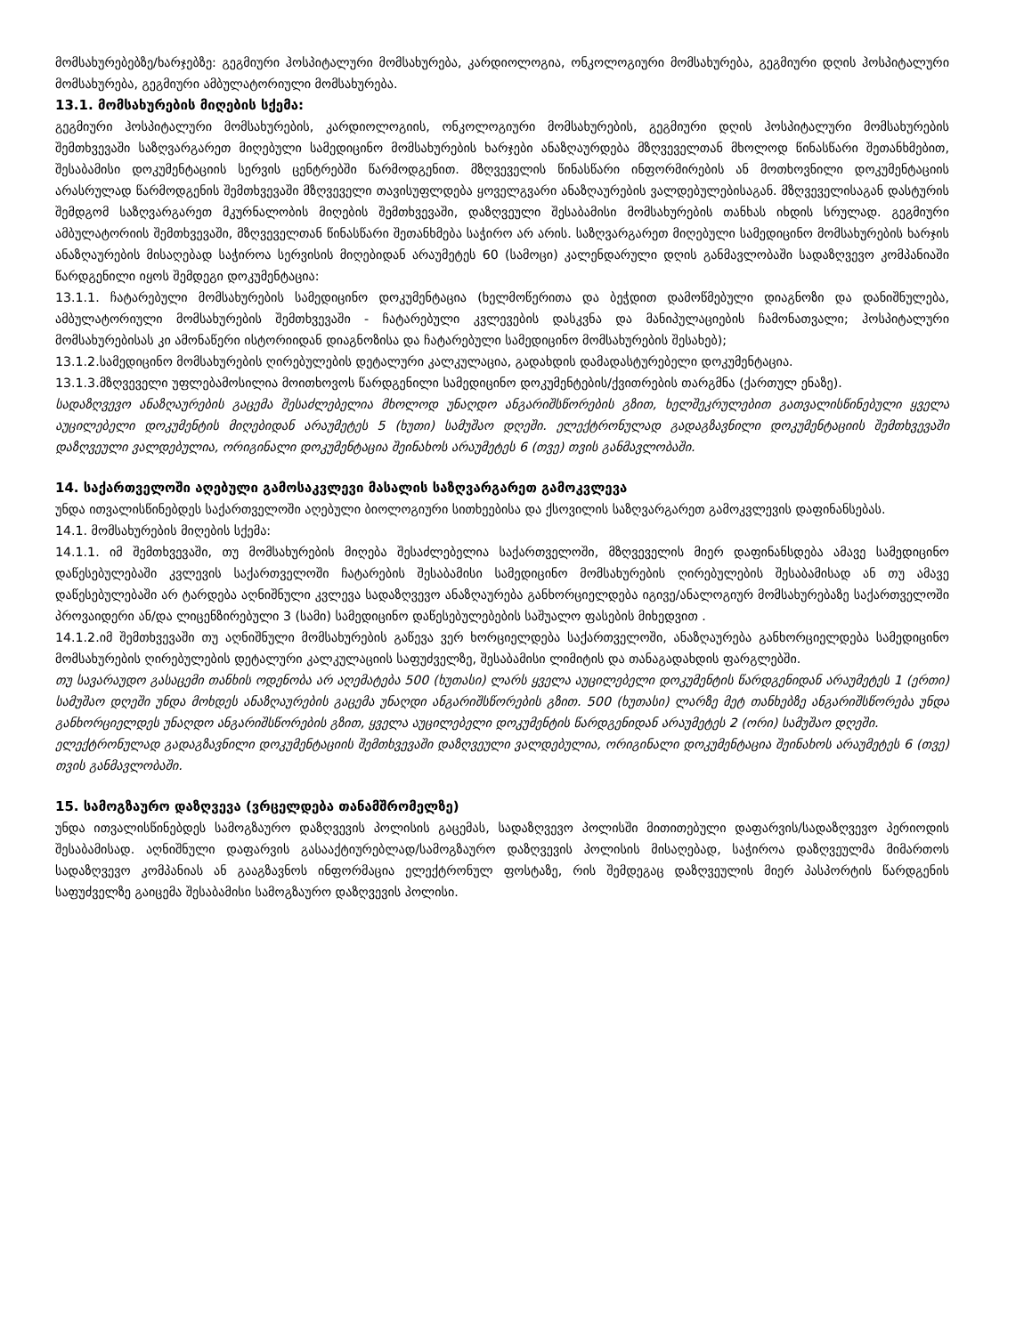მომსახურებებზე/ხარჯებზე: გეგმიური ჰოსპიტალური მომსახურება, კარდიოლოგია, ონკოლოგიური მომსახურება, გეგმიური დღის ჰოსპიტალური მომსახურება, გეგმიური ამბულატორიული მომსახურება.
13.1. მომსახურების მიღების სქემა:
გეგმიური ჰოსპიტალური მომსახურების, კარდიოლოგიის, ონკოლოგიური მომსახურების, გეგმიური დღის ჰოსპიტალური მომსახურების შემთხვევაში საზღვარგარეთ მიღებული სამედიცინო მომსახურების ხარჯები ანაზღაურდება მზღვეველთან მხოლოდ წინასწარი შეთანხმებით, შესაბამისი დოკუმენტაციის სერვის ცენტრებში წარმოდგენით. მზღვეველის წინასწარი ინფორმირების ან მოთხოვნილი დოკუმენტაციის არასრულად წარმოდგენის შემთხვევაში მზღვეველი თავისუფლდება ყოველგვარი ანაზღაურების ვალდებულებისაგან. მზღვეველისაგან დასტურის შემდგომ საზღვარგარეთ მკურნალობის მიღების შემთხვევაში, დაზღვეული შესაბამისი მომსახურების თანხას იხდის სრულად. გეგმიური ამბულატორიის შემთხვევაში, მზღვეველთან წინასწარი შეთანხმება საჭირო არ არის. საზღვარგარეთ მიღებული სამედიცინო მომსახურების ხარჯის ანაზღაურების მისაღებად საჭიროა სერვისის მიღებიდან არაუმეტეს 60 (სამოცი) კალენდარული დღის განმავლობაში სადაზღვევო კომპანიაში წარდგენილი იყოს შემდეგი დოკუმენტაცია:
13.1.1. ჩატარებული მომსახურების სამედიცინო დოკუმენტაცია (ხელმოწერითა და ბეჭდით დამოწმებული დიაგნოზი და დანიშნულება, ამბულატორიული მომსახურების შემთხვევაში - ჩატარებული კვლევების დასკვნა და მანიპულაციების ჩამონათვალი; ჰოსპიტალური მომსახურებისას კი ამონაწერი ისტორიიდან დიაგნოზისა და ჩატარებული სამედიცინო მომსახურების შესახებ);
13.1.2.სამედიცინო მომსახურების ღირებულების დეტალური კალკულაცია, გადახდის დამადასტურებელი დოკუმენტაცია.
13.1.3.მზღვეველი უფლებამოსილია მოითხოვოს წარდგენილი სამედიცინო დოკუმენტების/ქვითრების თარგმნა (ქართულ ენაზე).
სადაზღვევო ანაზღაურების გაცემა შესაძლებელია მხოლოდ უნაღდო ანგარიშსწორების გზით, ხელშეკრულებით გათვალისწინებული ყველა აუცილებელი დოკუმენტის მიღებიდან არაუმეტეს 5 (ხუთი) სამუშაო დღეში. ელექტრონულად გადაგზავნილი დოკუმენტაციის შემთხვევაში დაზღვეული ვალდებულია, ორიგინალი დოკუმენტაცია შეინახოს არაუმეტეს 6 (თვე) თვის განმავლობაში.
14. საქართველოში აღებული გამოსაკვლევი მასალის საზღვარგარეთ გამოკვლევა
უნდა ითვალისწინებდეს საქართველოში აღებული ბიოლოგიური სითხეებისა და ქსოვილის საზღვარგარეთ გამოკვლევის დაფინანსებას.
14.1. მომსახურების მიღების სქემა:
14.1.1. იმ შემთხვევაში, თუ მომსახურების მიღება შესაძლებელია საქართველოში, მზღვეველის მიერ დაფინანსდება ამავე სამედიცინო დაწესებულებაში კვლევის საქართველოში ჩატარების შესაბამისი სამედიცინო მომსახურების ღირებულების შესაბამისად ან თუ ამავე დაწესებულებაში არ ტარდება აღნიშნული კვლევა სადაზღვევო ანაზღაურება განხორციელდება იგივე/ანალოგიურ მომსახურებაზე საქართველოში პროვაიდერი ან/და ლიცენზირებული 3 (სამი) სამედიცინო დაწესებულებების საშუალო ფასების მიხედვით .
14.1.2.იმ შემთხვევაში თუ აღნიშნული მომსახურების გაწევა ვერ ხორციელდება საქართველოში, ანაზღაურება განხორციელდება სამედიცინო მომსახურების ღირებულების დეტალური კალკულაციის საფუძველზე, შესაბამისი ლიმიტის და თანაგადახდის ფარგლებში.
თუ სავარაუდო გასაცემი თანხის ოდენობა არ აღემატება 500 (ხუთასი) ლარს ყველა აუცილებელი დოკუმენტის წარდგენიდან არაუმეტეს 1 (ერთი) სამუშაო დღეში უნდა მოხდეს ანაზღაურების გაცემა უნაღდი ანგარიშსწორების გზით. 500 (ხუთასი) ლარზე მეტ თანხებზე ანგარიშსწორება უნდა განხორციელდეს უნაღდო ანგარიშსწორების გზით, ყველა აუცილებელი დოკუმენტის წარდგენიდან არაუმეტეს 2 (ორი) სამუშაო დღეში.
ელექტრონულად გადაგზავნილი დოკუმენტაციის შემთხვევაში დაზღვეული ვალდებულია, ორიგინალი დოკუმენტაცია შეინახოს არაუმეტეს 6 (თვე) თვის განმავლობაში.
15. სამოგზაურო დაზღვევა (ვრცელდება თანამშრომელზე)
უნდა ითვალისწინებდეს სამოგზაურო დაზღვევის პოლისის გაცემას, სადაზღვევო პოლისში მითითებული დაფარვის/სადაზღვევო პერიოდის შესაბამისად. აღნიშნული დაფარვის გასააქტიურებლად/სამოგზაურო დაზღვევის პოლისის მისაღებად, საჭიროა დაზღვეულმა მიმართოს სადაზღვევო კომპანიას ან გააგზავნოს ინფორმაცია ელექტრონულ ფოსტაზე, რის შემდეგაც დაზღვეულის მიერ პასპორტის წარდგენის საფუძველზე გაიცემა შესაბამისი სამოგზაურო დაზღვევის პოლისი.